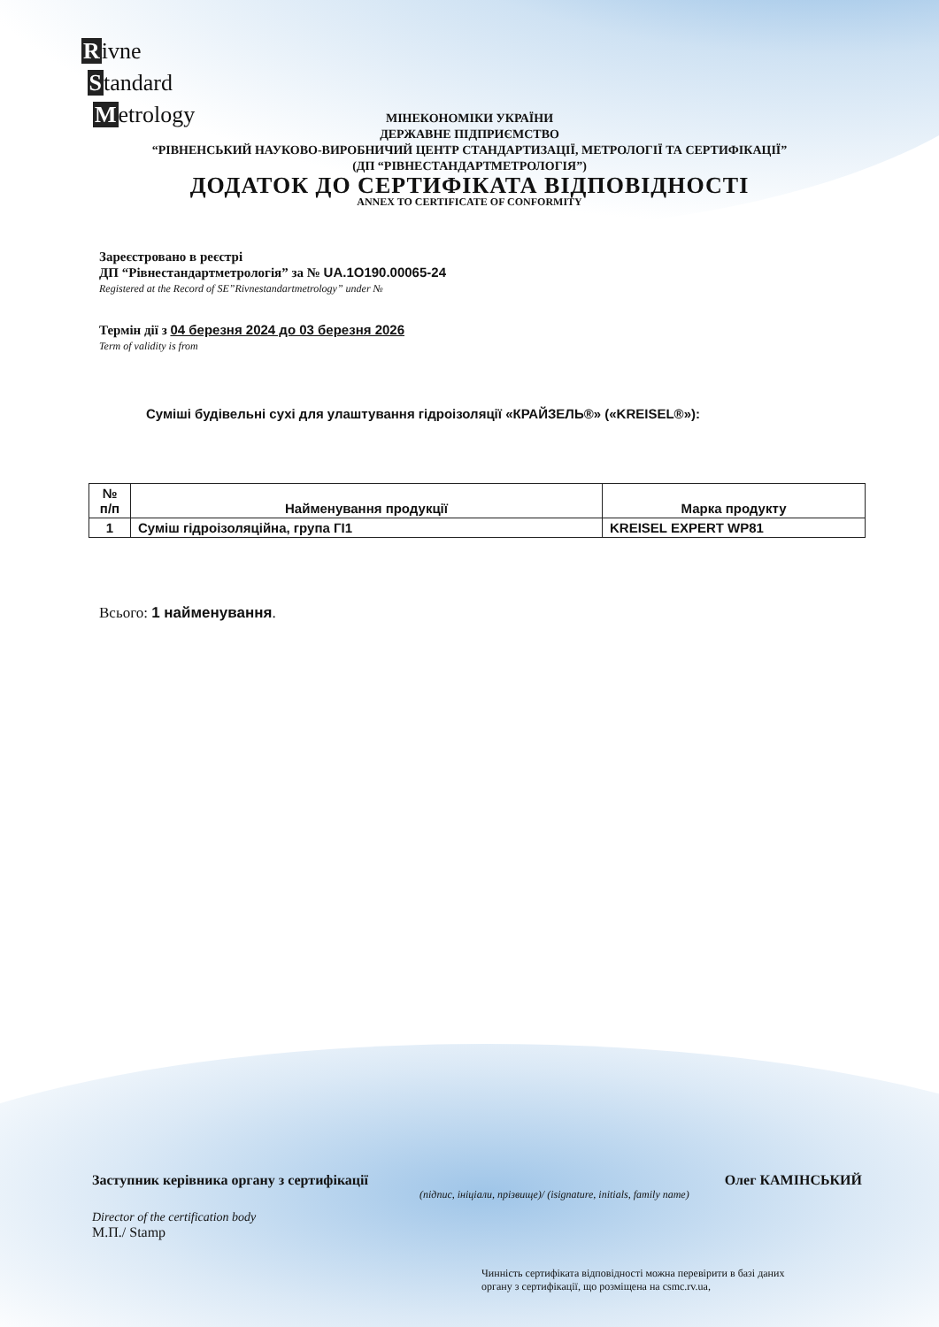Rivne
Standard
Metrology
МІНЕКОНОМІКИ УКРАЇНИ
ДЕРЖАВНЕ ПІДПРИЄМСТВО
“РІВНЕНСЬКИЙ НАУКОВО-ВИРОБНИЧИЙ ЦЕНТР СТАНДАРТИЗАЦІЇ, МЕТРОЛОГІЇ ТА СЕРТИФІКАЦІЇ”
(ДП “РІВНЕСТАНДАРТМЕТРОЛОГІЯ”)
ДОДАТОК ДО СЕРТИФІКАТА ВІДПОВІДНОСТІ
ANNEX TO CERTIFICATE OF CONFORMITY
Зареєстровано в реєстрі
ДП “Рівнестандартметрологія” за № UA.1O190.00065-24
Registered at the Record of SE”Rivnestandartmetrology” under №
Термін дії з 04 березня 2024 до 03 березня 2026
Term of validity is from
Суміші будівельні сухі для улаштування гідроізоляції «КРАЙЗЕЛЬ®» («KREISEL®»):
| № п/п | Найменування продукції | Марка продукту |
| --- | --- | --- |
| 1 | Суміш гідроізоляційна, група ГІ1 | KREISEL EXPERT WP81 |
Всього: 1 найменування.
Заступник керівника органу з сертифікації Олег КАМІНСЬКИЙ
(підпис, ініціали, прізвище)/ (isignature, initials, family name)
Director of the certification body
М.П./ Stamp
Чинність сертифіката відповідності можна перевірити в базі даних
органу з сертифікації, що розміщена на csmc.rv.ua,